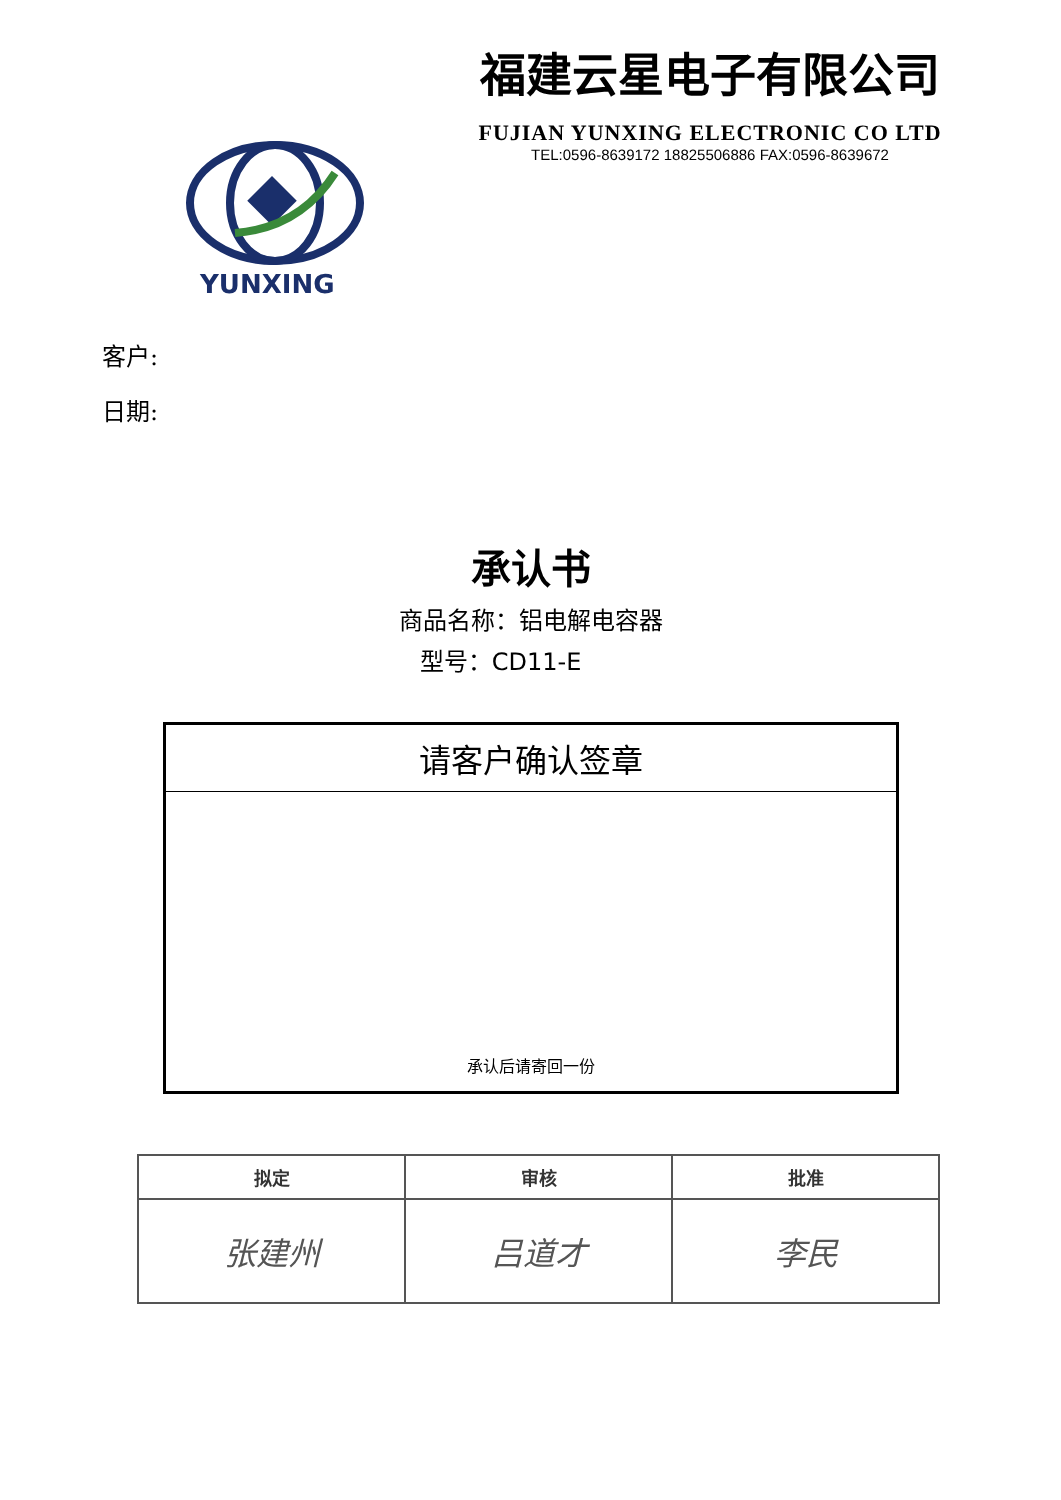福建云星电子有限公司
FUJIAN YUNXING ELECTRONIC CO LTD
TEL:0596-8639172 18825506886 FAX:0596-8639672
YUNXING
客户:
日期:
承认书
商品名称：铝电解电容器
型号：CD11-E
请客户确认签章
承认后请寄回一份
| 拟定 | 审核 | 批准 |
| --- | --- | --- |
| 张建州 | 吕道才 | 李民 |